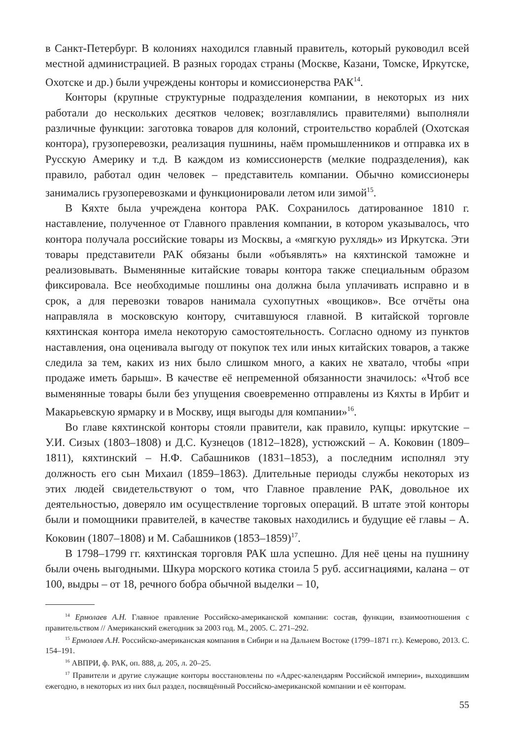в Санкт-Петербург. В колониях находился главный правитель, который руководил всей местной администрацией. В разных городах страны (Москве, Казани, Томске, Иркутске, Охотске и др.) были учреждены конторы и комиссионерства РАК<sup>14</sup>.
Конторы (крупные структурные подразделения компании, в некоторых из них работали до нескольких десятков человек; возглавлялись правителями) выполняли различные функции: заготовка товаров для колоний, строительство кораблей (Охотская контора), грузоперевозки, реализация пушнины, наём промышленников и отправка их в Русскую Америку и т.д. В каждом из комиссионерств (мелкие подразделения), как правило, работал один человек – представитель компании. Обычно комиссионеры занимались грузоперевозками и функционировали летом или зимой<sup>15</sup>.
В Кяхте была учреждена контора РАК. Сохранилось датированное 1810 г. наставление, полученное от Главного правления компании, в котором указывалось, что контора получала российские товары из Москвы, а «мягкую рухлядь» из Иркутска. Эти товары представители РАК обязаны были «объявлять» на кяхтинской таможне и реализовывать. Выменянные китайские товары контора также специальным образом фиксировала. Все необходимые пошлины она должна была уплачивать исправно и в срок, а для перевозки товаров нанимала сухопутных «вощиков». Все отчёты она направляла в московскую контору, считавшуюся главной. В китайской торговле кяхтинская контора имела некоторую самостоятельность. Согласно одному из пунктов наставления, она оценивала выгоду от покупок тех или иных китайских товаров, а также следила за тем, каких из них было слишком много, а каких не хватало, чтобы «при продаже иметь барыш». В качестве её непременной обязанности значилось: «Чтоб все выменянные товары были без упущения своевременно отправлены из Кяхты в Ирбит и Макарьевскую ярмарку и в Москву, ищя выгоды для компании»<sup>16</sup>.
Во главе кяхтинской конторы стояли правители, как правило, купцы: иркутские – У.И. Сизых (1803–1808) и Д.С. Кузнецов (1812–1828), устюжский – А. Коковин (1809–1811), кяхтинский – Н.Ф. Сабашников (1831–1853), а последним исполнял эту должность его сын Михаил (1859–1863). Длительные периоды службы некоторых из этих людей свидетельствуют о том, что Главное правление РАК, довольное их деятельностью, доверяло им осуществление торговых операций. В штате этой конторы были и помощники правителей, в качестве таковых находились и будущие её главы – А. Коковин (1807–1808) и М. Сабашников (1853–1859)<sup>17</sup>.
В 1798–1799 гг. кяхтинская торговля РАК шла успешно. Для неё цены на пушнину были очень выгодными. Шкура морского котика стоила 5 руб. ассигнациями, калана – от 100, выдры – от 18, речного бобра обычной выделки – 10,
<sup>14</sup> Ермолаев А.Н. Главное правление Российско-американской компании: состав, функции, взаимоотношения с правительством // Американский ежегодник за 2003 год. М., 2005. С. 271–292.
<sup>15</sup> Ермолаев А.Н. Российско-американская компания в Сибири и на Дальнем Востоке (1799–1871 гг.). Кемерово, 2013. С. 154–191.
<sup>16</sup> АВПРИ, ф. РАК, оп. 888, д. 205, л. 20–25.
<sup>17</sup> Правители и другие служащие конторы восстановлены по «Адрес-календарям Российской империи», выходившим ежегодно, в некоторых из них был раздел, посвящённый Российско-американской компании и её конторам.
55